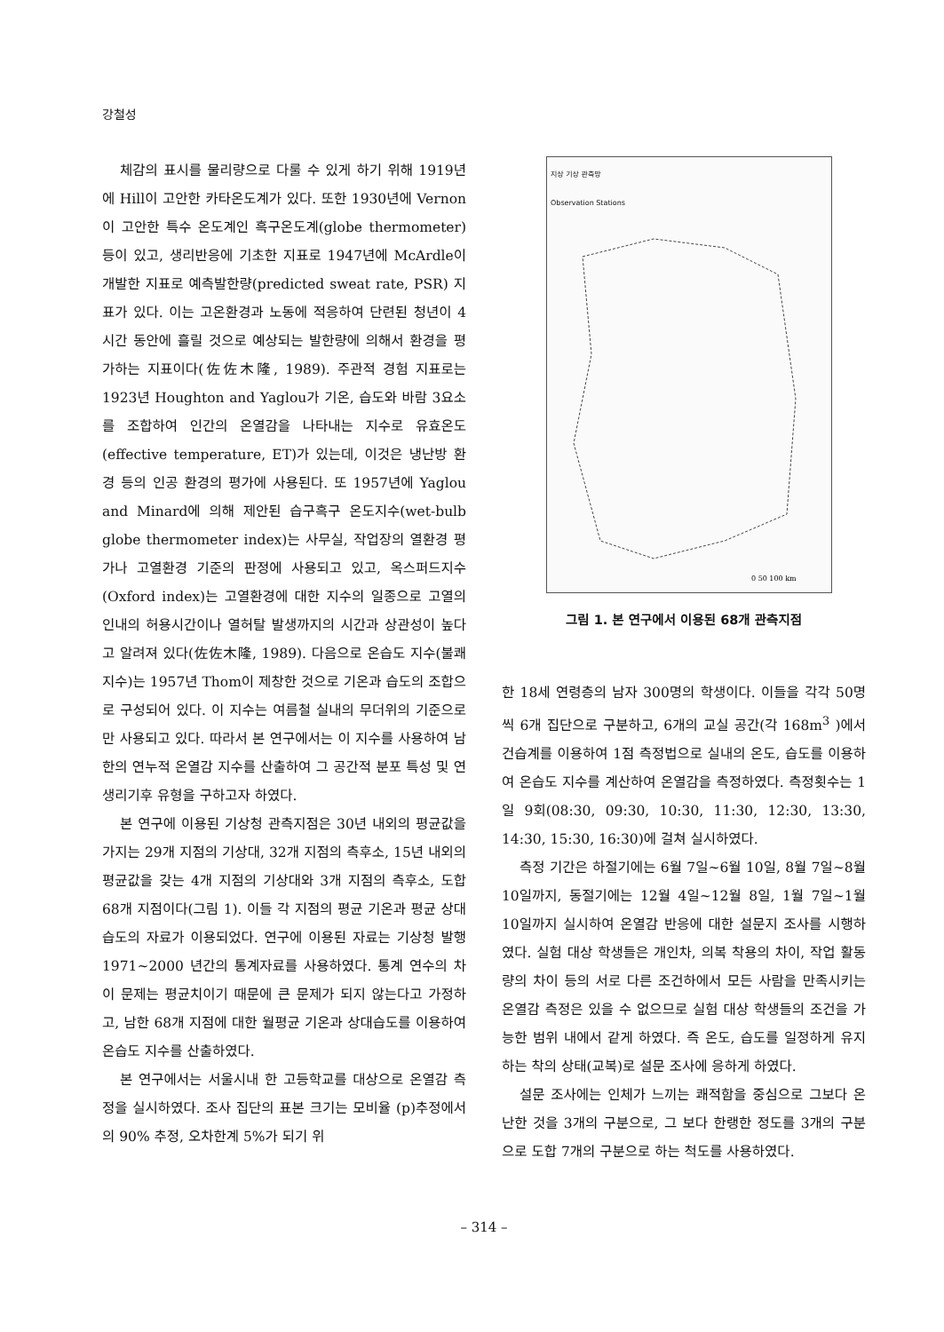강철성
체감의 표시를 물리량으로 다룰 수 있게 하기 위해 1919년에 Hill이 고안한 카타온도계가 있다. 또한 1930년에 Vernon이 고안한 특수 온도계인 흑구온도계(globe thermometer) 등이 있고, 생리반응에 기초한 지표로 1947년에 McArdle이 개발한 지표로 예측발한량(predicted sweat rate, PSR) 지표가 있다. 이는 고온환경과 노동에 적응하여 단련된 청년이 4시간 동안에 흘릴 것으로 예상되는 발한량에 의해서 환경을 평가하는 지표이다(佐佐木隆, 1989). 주관적 경험 지표로는 1923년 Houghton and Yaglou가 기온, 습도와 바람 3요소를 조합하여 인간의 온열감을 나타내는 지수로 유효온도(effective temperature, ET)가 있는데, 이것은 냉난방 환경 등의 인공 환경의 평가에 사용된다. 또 1957년에 Yaglou and Minard에 의해 제안된 습구흑구 온도지수(wet-bulb globe thermometer index)는 사무실, 작업장의 열환경 평가나 고열환경 기준의 판정에 사용되고 있고, 옥스퍼드지수(Oxford index)는 고열환경에 대한 지수의 일종으로 고열의 인내의 허용시간이나 열허탈 발생까지의 시간과 상관성이 높다고 알려져 있다(佐佐木隆, 1989). 다음으로 온습도 지수(불쾌지수)는 1957년 Thom이 제창한 것으로 기온과 습도의 조합으로 구성되어 있다. 이 지수는 여름철 실내의 무더위의 기준으로만 사용되고 있다. 따라서 본 연구에서는 이 지수를 사용하여 남한의 연누적 온열감 지수를 산출하여 그 공간적 분포 특성 및 연 생리기후 유형을 구하고자 하였다.
본 연구에 이용된 기상청 관측지점은 30년 내외의 평균값을 가지는 29개 지점의 기상대, 32개 지점의 측후소, 15년 내외의 평균값을 갖는 4개 지점의 기상대와 3개 지점의 측후소, 도합 68개 지점이다(그림 1). 이들 각 지점의 평균 기온과 평균 상대습도의 자료가 이용되었다. 연구에 이용된 자료는 기상청 발행 1971~2000 년간의 통계자료를 사용하였다. 통계 연수의 차이 문제는 평균치이기 때문에 큰 문제가 되지 않는다고 가정하고, 남한 68개 지점에 대한 월평균 기온과 상대습도를 이용하여 온습도 지수를 산출하였다.
본 연구에서는 서울시내 한 고등학교를 대상으로 온열감 측정을 실시하였다. 조사 집단의 표본 크기는 모비율 (p)추정에서의 90% 추정, 오차한계 5%가 되기 위
지상 기상 관측망
Observation Stations
0 50 100 km
그림 1. 본 연구에서 이용된 68개 관측지점
한 18세 연령층의 남자 300명의 학생이다. 이들을 각각 50명씩 6개 집단으로 구분하고, 6개의 교실 공간(각 168m<sup>3</sup> )에서 건습계를 이용하여 1점 측정법으로 실내의 온도, 습도를 이용하여 온습도 지수를 계산하여 온열감을 측정하였다. 측정횟수는 1일 9회(08:30, 09:30, 10:30, 11:30, 12:30, 13:30, 14:30, 15:30, 16:30)에 걸쳐 실시하였다.
측정 기간은 하절기에는 6월 7일~6월 10일, 8월 7일~8월 10일까지, 동절기에는 12월 4일~12월 8일, 1월 7일~1월 10일까지 실시하여 온열감 반응에 대한 설문지 조사를 시행하였다. 실험 대상 학생들은 개인차, 의복 착용의 차이, 작업 활동량의 차이 등의 서로 다른 조건하에서 모든 사람을 만족시키는 온열감 측정은 있을 수 없으므로 실험 대상 학생들의 조건을 가능한 범위 내에서 같게 하였다. 즉 온도, 습도를 일정하게 유지하는 착의 상태(교복)로 설문 조사에 응하게 하였다.
설문 조사에는 인체가 느끼는 쾌적함을 중심으로 그보다 온난한 것을 3개의 구분으로, 그 보다 한랭한 정도를 3개의 구분으로 도합 7개의 구분으로 하는 척도를 사용하였다.
– 314 –